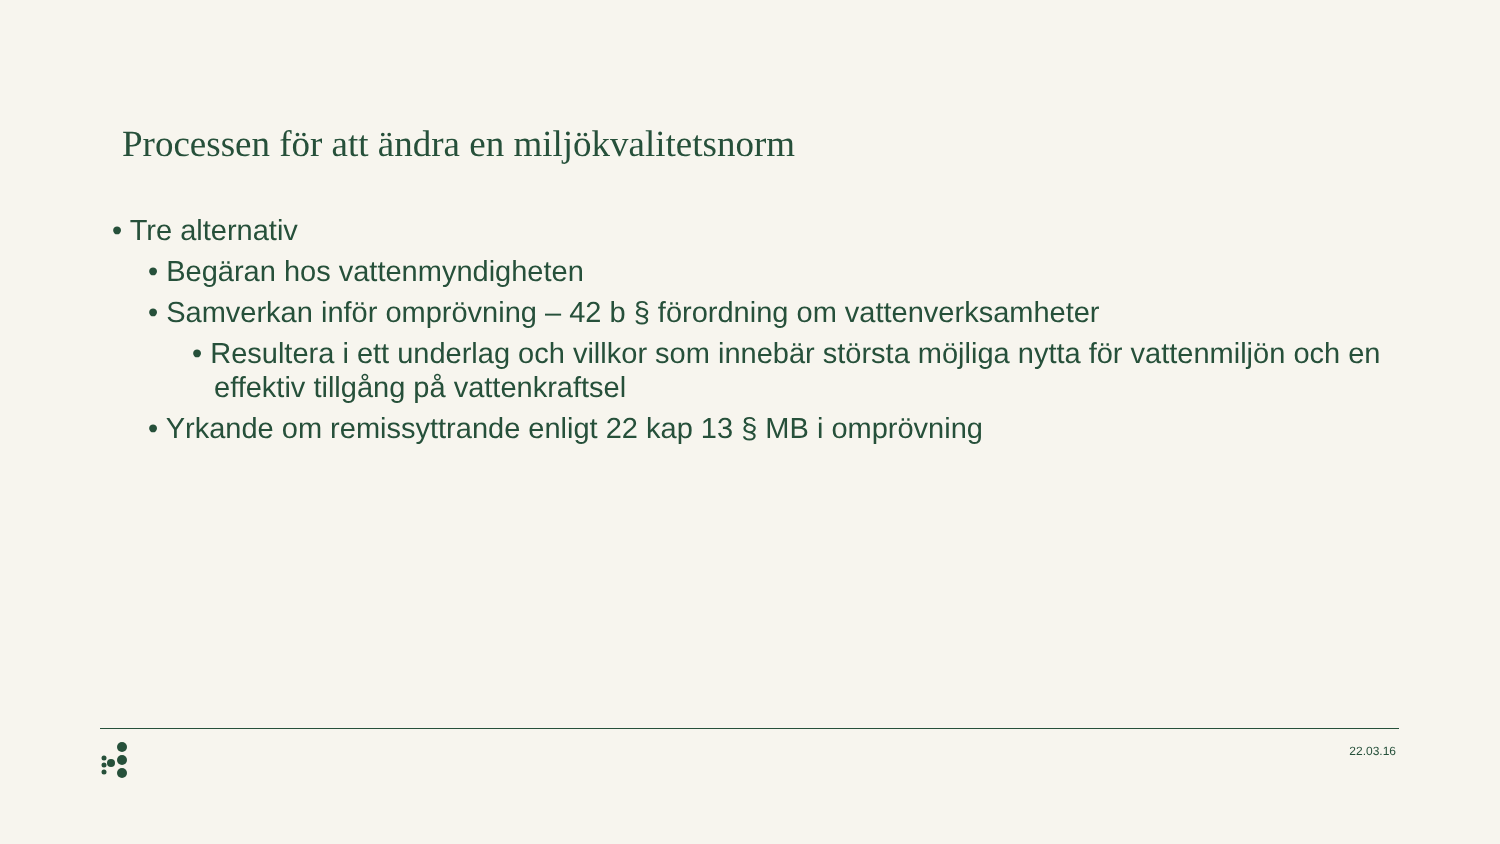Processen för att ändra en miljökvalitetsnorm
• Tre alternativ
• Begäran hos vattenmyndigheten
• Samverkan inför omprövning – 42 b § förordning om vattenverksamheter
• Resultera i ett underlag och villkor som innebär största möjliga nytta för vattenmiljön och en effektiv tillgång på vattenkraftsel
• Yrkande om remissyttrande enligt 22 kap 13 § MB i omprövning
22.03.16